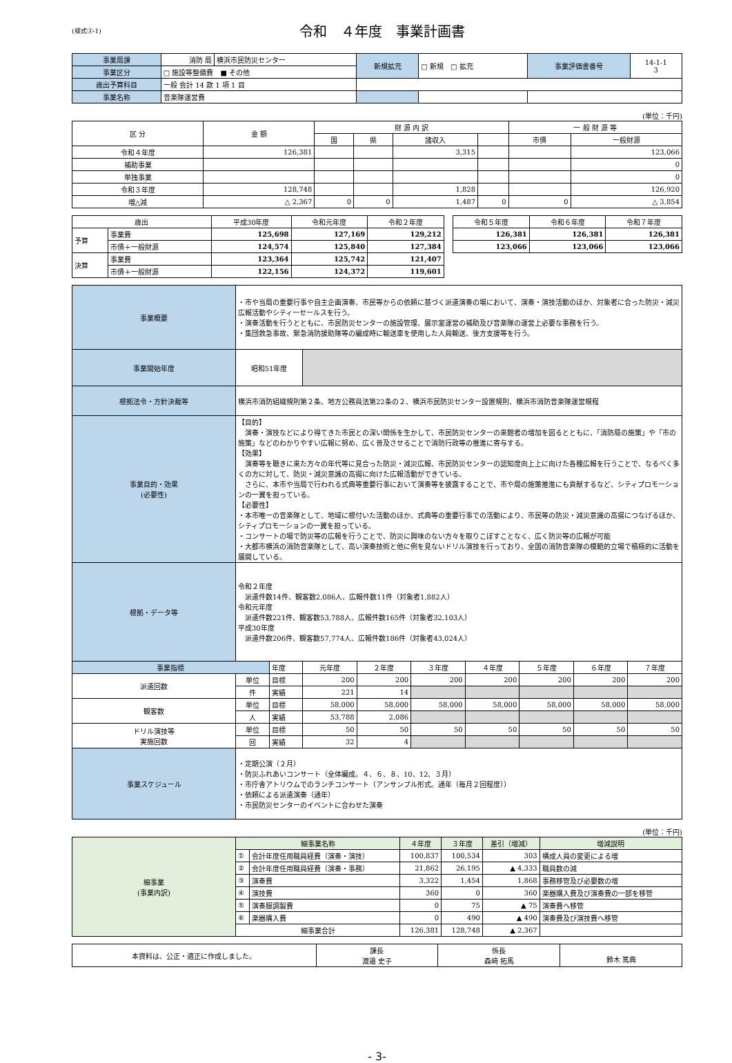(様式②-1)
令和　４年度　事業計画書
| 事業局課 | 消防 局 | 横浜市民防災センター | 新規拡充 | □ 新規 □ 拡充 | 事業評価書番号 | 14-1-1 3 |
| 事業区分 | □ 施設等整備費 ■ その他 | | | | | |
| 歳出予算科目 | 一般 会計 14 款 1 項 1 目 | | | | | |
| 事業名称 | 音楽隊運営費 | | | | | |
(単位：千円)
| 区 分 | 金 額 | 財 源 内 訳 | | | | 一 般 財 源 等 | |
| --- | --- | --- | --- | --- | --- | --- | --- |
| | | 国 | 県 | 諸収入 | | 市債 | 一般財源 |
| 令和４年度 | 126,381 | | | 3,315 | | | 123,066 |
| 補助事業 | | | | | | | 0 |
| 単独事業 | | | | | | | 0 |
| 令和３年度 | 128,748 | | | 1,828 | | | 126,920 |
| 増△減 | △ 2,367 | 0 | 0 | 1,487 | 0 | 0 | △ 3,854 |
| 歳出 | | 平成30年度 | 令和元年度 | 令和２年度 | | 令和５年度 | 令和６年度 | 令和７年度 |
| --- | --- | --- | --- | --- | --- | --- | --- | --- |
| 予算 | 事業費 | 125,698 | 127,169 | 129,212 | | 126,381 | 126,381 | 126,381 |
| | 市債＋一般財源 | 124,574 | 125,840 | 127,384 | | 123,066 | 123,066 | 123,066 |
| 決算 | 事業費 | 123,364 | 125,742 | 121,407 | | | | |
| | 市債＋一般財源 | 122,156 | 124,372 | 119,601 | | | | |
| 事業概要 | ・市や当局の重要行事や自主企画演奏、市民等からの依頼に基づく派遣演奏の場において、演奏・演技活動のほか、対象者に合った防災・減災広報活動やシティーセールスを行う。 ・演奏活動を行うとともに、市民防災センターの施設管理、展示室運営の補助及び音楽隊の運営上必要な事務を行う。 ・集団救急事故、緊急消防援助隊等の編成時に輸送車を使用した人員輸送、後方支援等を行う。 | | | | | | | | |
| 事業開始年度 | 昭和51年度 | | | | | | | | |
| 根拠法令・方針決裁等 | 横浜市消防組織規則第２条、地方公務員法第22条の２、横浜市民防災センター設置規則、横浜市消防音楽隊運営規程 | | | | | | | | |
| 事業目的・効果 (必要性) | 【目的】 演奏・演技などにより得てきた市民との深い関係を生かして、市民防災センターの来館者の増加を図るとともに、「消防局の施策」や「市の施策」などのわかりやすい広報に努め、広く普及させることで消防行政等の推進に寄与する。 【効果】 演奏等を聴きに来た方々の年代等に見合った防災・減災広報、市民防災センターの認知度向上上に向けた各種広報を行うことで、なるべく多くの方に対して、防災・減災意識の高揚に向けた広報活動ができている。 さらに、本市や当局で行われる式典等重要行事において演奏等を披露することで、市や局の施策推進にも貢献するなど、シティプロモーションの一翼を担っている。 【必要性】 ・本市唯一の音楽隊として、地域に根付いた活動のほか、式典等の重要行事での活動により、市民等の防災・減災意識の高揚につなげるほか、シティプロモーションの一翼を担っている。 ・コンサートの場で防災等の広報を行うことで、防災に興味のない方々を取りこぼすことなく、広く防災等の広報が可能 ・大都市横浜の消防音楽隊として、高い演奏技術と他に例を見ないドリル演技を行っており、全国の消防音楽隊の模範的立場で積極的に活動を展開している。 | | | | | | | | |
| 根拠・データ等 | 令和２年度 派遣件数14件、観客数2,086人、広報件数11件（対象者1,882人） 令和元年度 派遣件数221件、観客数53,788人、広報件数165件（対象者32,103人） 平成30年度 派遣件数206件、観客数57,774人、広報件数186件（対象者43,024人） | | | | | | | | |
| 事業指標 | | 年度 | 元年度 | ２年度 | ３年度 | ４年度 | ５年度 | ６年度 | ７年度 |
| 派遣回数 | 単位 | 目標 | 200 | 200 | 200 | 200 | 200 | 200 | 200 |
| | 件 | 実績 | 221 | 14 | | | | | |
| 観客数 | 単位 | 目標 | 58,000 | 58,000 | 58,000 | 58,000 | 58,000 | 58,000 | 58,000 |
| | 人 | 実績 | 53,788 | 2,086 | | | | | |
| ドリル演技等 実施回数 | 単位 | 目標 | 50 | 50 | 50 | 50 | 50 | 50 | 50 |
| | 回 | 実績 | 32 | 4 | | | | | |
| 事業スケジュール | ・定期公演（２月） ・防災ふれあいコンサート（全体編成。４、６、８、10、12、３月） ・市庁舎アトリウムでのランチコンサート（アンサンブル形式。通年（毎月２回程度）） ・依頼による派遣演奏（通年） ・市民防災センターのイベントに合わせた演奏 | | | | | | | | |
(単位：千円)
| 細事業 (事業内訳) | 細事業名称 | | ４年度 | ３年度 | 差引（増減） | 増減説明 |
| | ① | 会計年度任用職員経費（演奏・演技） | 100,837 | 100,534 | 303 | 構成人員の変更による増 |
| | ② | 会計年度任用職員経費（演奏・事務） | 21,862 | 26,195 | ▲ 4,333 | 職員数の減 |
| | ③ | 演奏費 | 3,322 | 1,454 | 1,868 | 事務移管及び必要数の増 |
| | ④ | 演技費 | 360 | 0 | 360 | 楽器購入費及び演奏費の一部を移管 |
| | ⑤ | 演奏服調製費 | 0 | 75 | ▲ 75 | 演奏費へ移管 |
| | ⑥ | 楽器購入費 | 0 | 490 | ▲ 490 | 演奏費及び演技費へ移管 |
| | 細事業合計 | | 126,381 | 128,748 | ▲ 2,367 | |
| 本資料は、公正・適正に作成しました。 | 課長 渡邉 史子 | 係長 森﨑 拓馬 | 鈴木 篤典 |
- 3-